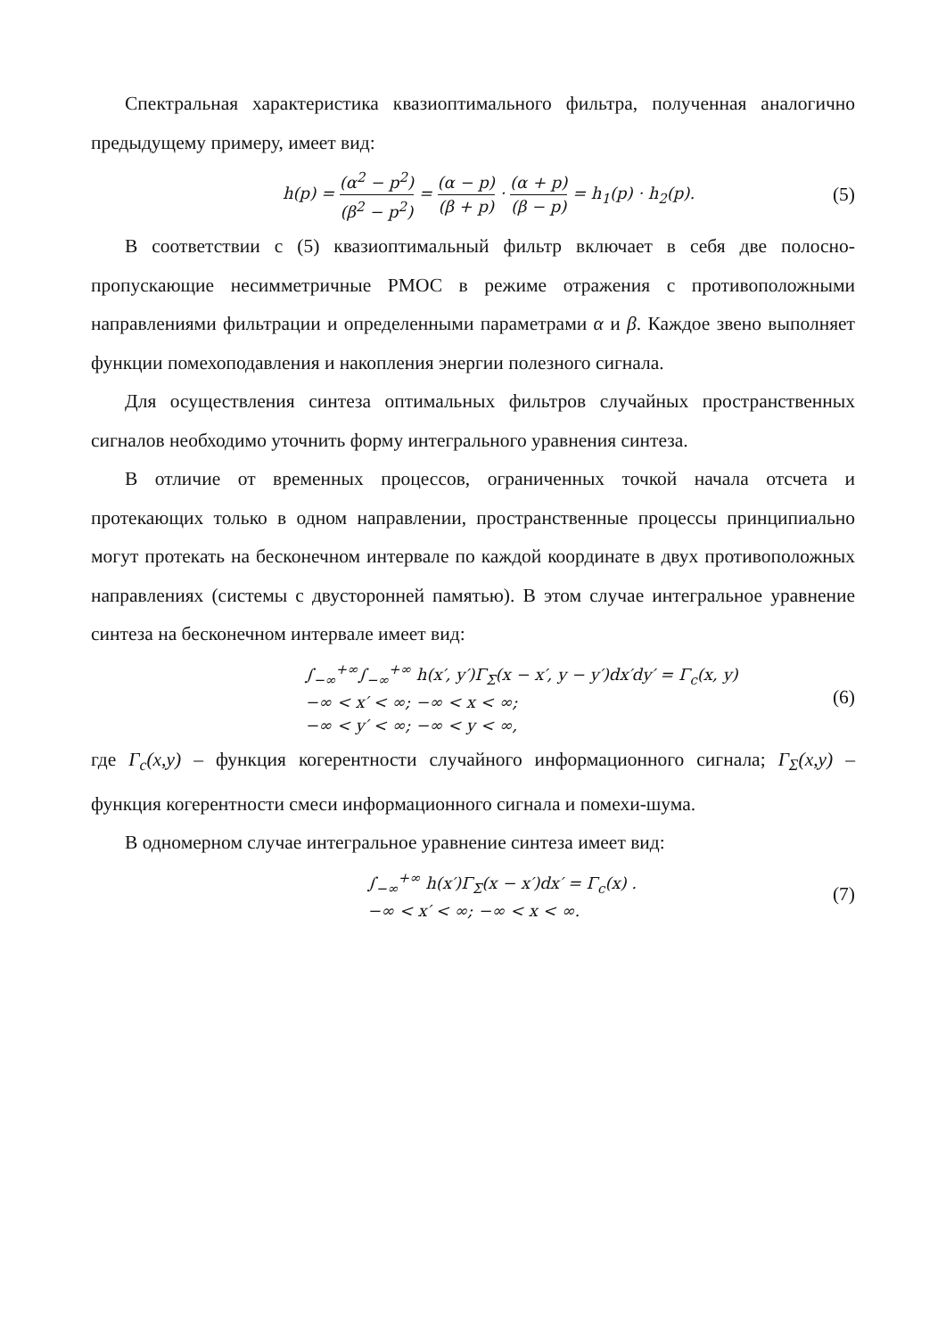Спектральная характеристика квазиоптимального фильтра, полученная аналогично предыдущему примеру, имеет вид:
h(p) = (α<sup>2</sup> − p<sup>2</sup>) (β<sup>2</sup> − p<sup>2</sup>) = (α − p) (β + p) · (α + p) (β − p) = h<sub>1</sub>(p) · h<sub>2</sub>(p).
(5)
В соответствии с (5) квазиоптимальный фильтр включает в себя две полосно-пропускающие несимметричные РМОС в режиме отражения с противоположными направлениями фильтрации и определенными параметрами α и β. Каждое звено выполняет функции помехоподавления и накопления энергии полезного сигнала.
Для осуществления синтеза оптимальных фильтров случайных пространственных сигналов необходимо уточнить форму интегрального уравнения синтеза.
В отличие от временных процессов, ограниченных точкой начала отсчета и протекающих только в одном направлении, пространственные процессы принципиально могут протекать на бесконечном интервале по каждой координате в двух противоположных направлениях (системы с двусторонней памятью). В этом случае интегральное уравнение синтеза на бесконечном интервале имеет вид:
∫<sub>−∞</sub><sup>+∞</sup>∫<sub>−∞</sub><sup>+∞</sup> h(x′, y′)Γ<sub>Σ</sub>(x − x′, y − y′)dx′dy′ = Γ<sub>c</sub>(x, y)
−∞ < x′ < ∞; −∞ < x < ∞;
−∞ < y′ < ∞; −∞ < y < ∞,
(6)
где Γ<sub>c</sub>(x,y) – функция когерентности случайного информационного сигнала; Γ<sub>Σ</sub>(x,y) – функция когерентности смеси информационного сигнала и помехи-шума.
В одномерном случае интегральное уравнение синтеза имеет вид:
∫<sub>−∞</sub><sup>+∞</sup> h(x′)Γ<sub>Σ</sub>(x − x′)dx′ = Γ<sub>c</sub>(x) .
−∞ < x′ < ∞; −∞ < x < ∞.
(7)